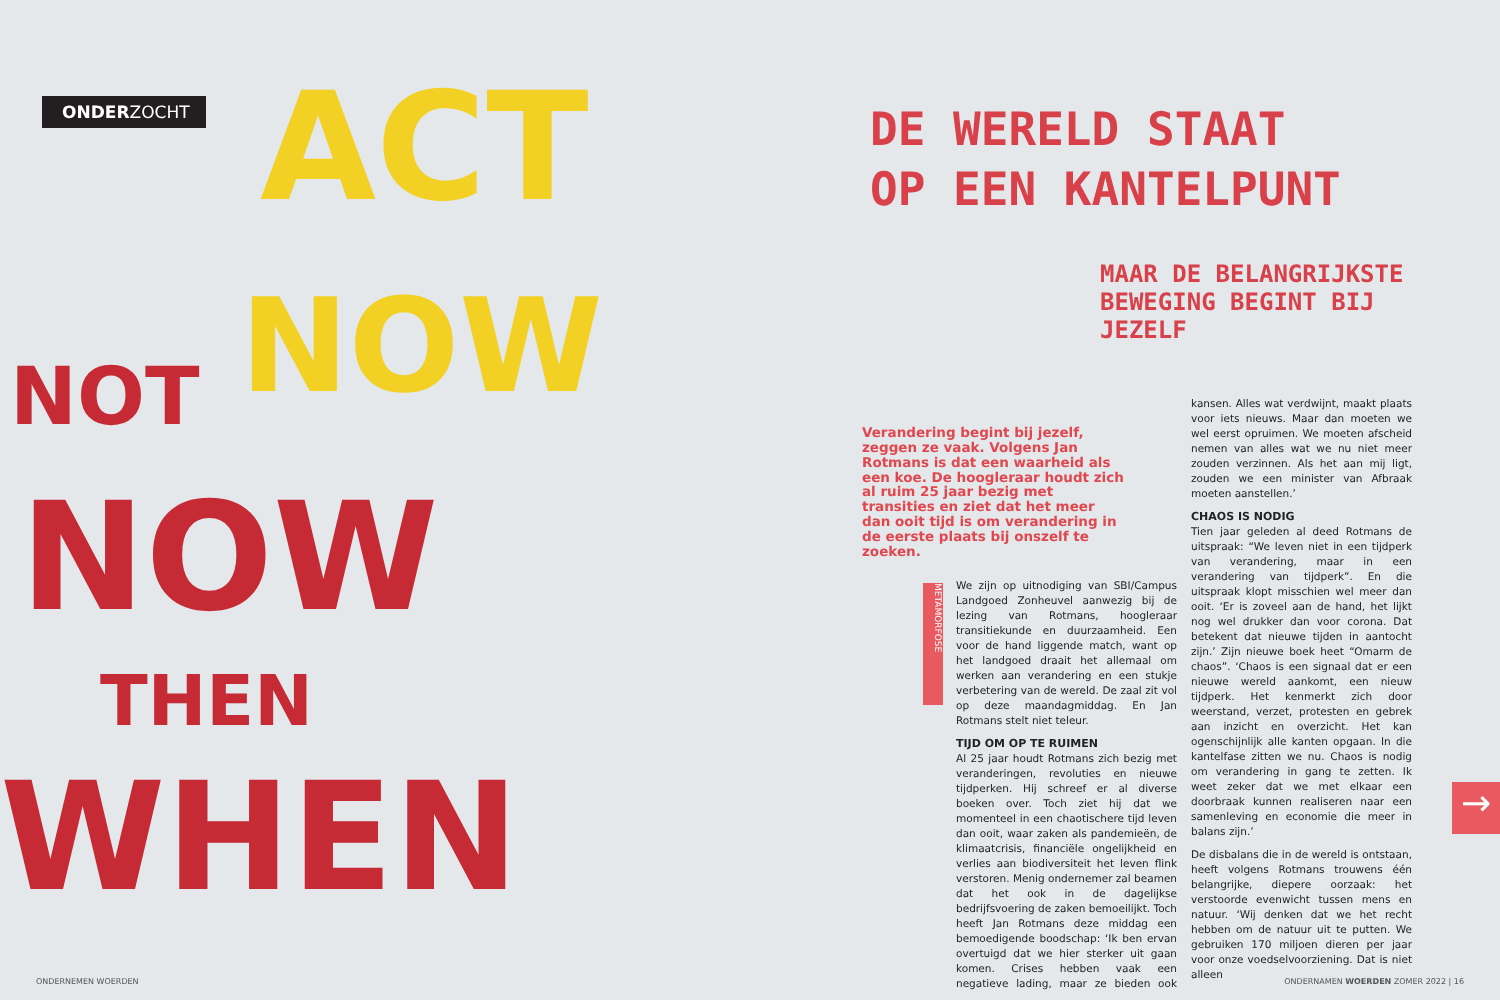ONDERZOCHT ACT
NOW
NOT
NOW
THEN
WHEN
ONDERNEMEN WOERDEN
DE WERELD STAAT
OP EEN KANTELPUNT
MAAR DE BELANGRIJKSTE BEWEGING BEGINT BIJ JEZELF
Verandering begint bij jezelf, zeggen ze vaak. Volgens Jan Rotmans is dat een waarheid als een koe. De hoogleraar houdt zich al ruim 25 jaar bezig met transities en ziet dat het meer dan ooit tijd is om verandering in de eerste plaats bij onszelf te zoeken.
METAMORFOSE
We zijn op uitnodiging van SBI/Campus Landgoed Zonheuvel aanwezig bij de lezing van Rotmans, hoogleraar transitiekunde en duurzaamheid. Een voor de hand liggende match, want op het landgoed draait het allemaal om werken aan verandering en een stukje verbetering van de wereld. De zaal zit vol op deze maandagmiddag. En Jan Rotmans stelt niet teleur.
TIJD OM OP TE RUIMEN
Al 25 jaar houdt Rotmans zich bezig met veranderingen, revoluties en nieuwe tijdperken. Hij schreef er al diverse boeken over. Toch ziet hij dat we momenteel in een chaotischere tijd leven dan ooit, waar zaken als pandemieën, de klimaatcrisis, financiële ongelijkheid en verlies aan biodiversiteit het leven flink verstoren. Menig ondernemer zal beamen dat het ook in de dagelijkse bedrijfsvoering de zaken bemoeilijkt. Toch heeft Jan Rotmans deze middag een bemoedigende boodschap: ‘Ik ben ervan overtuigd dat we hier sterker uit gaan komen. Crises hebben vaak een negatieve lading, maar ze bieden ook kansen. Alles wat verdwijnt, maakt plaats voor iets nieuws. Maar dan moeten we wel eerst opruimen. We moeten afscheid nemen van alles wat we nu niet meer zouden verzinnen. Als het aan mij ligt, zouden we een minister van Afbraak moeten aanstellen.’
CHAOS IS NODIG
Tien jaar geleden al deed Rotmans de uitspraak: “We leven niet in een tijdperk van verandering, maar in een verandering van tijdperk”. En die uitspraak klopt misschien wel meer dan ooit. ‘Er is zoveel aan de hand, het lijkt nog wel drukker dan voor corona. Dat betekent dat nieuwe tijden in aantocht zijn.’ Zijn nieuwe boek heet “Omarm de chaos”. ‘Chaos is een signaal dat er een nieuwe wereld aankomt, een nieuw tijdperk. Het kenmerkt zich door weerstand, verzet, protesten en gebrek aan inzicht en overzicht. Het kan ogenschijnlijk alle kanten opgaan. In die kantelfase zitten we nu. Chaos is nodig om verandering in gang te zetten. Ik weet zeker dat we met elkaar een doorbraak kunnen realiseren naar een samenleving en economie die meer in balans zijn.’
De disbalans die in de wereld is ontstaan, heeft volgens Rotmans trouwens één belangrijke, diepere oorzaak: het verstoorde evenwicht tussen mens en natuur. ‘Wij denken dat we het recht hebben om de natuur uit te putten. We gebruiken 170 miljoen dieren per jaar voor onze voedselvoorziening. Dat is niet alleen
→
ONDERNAMEN WOERDEN ZOMER 2022 | 16